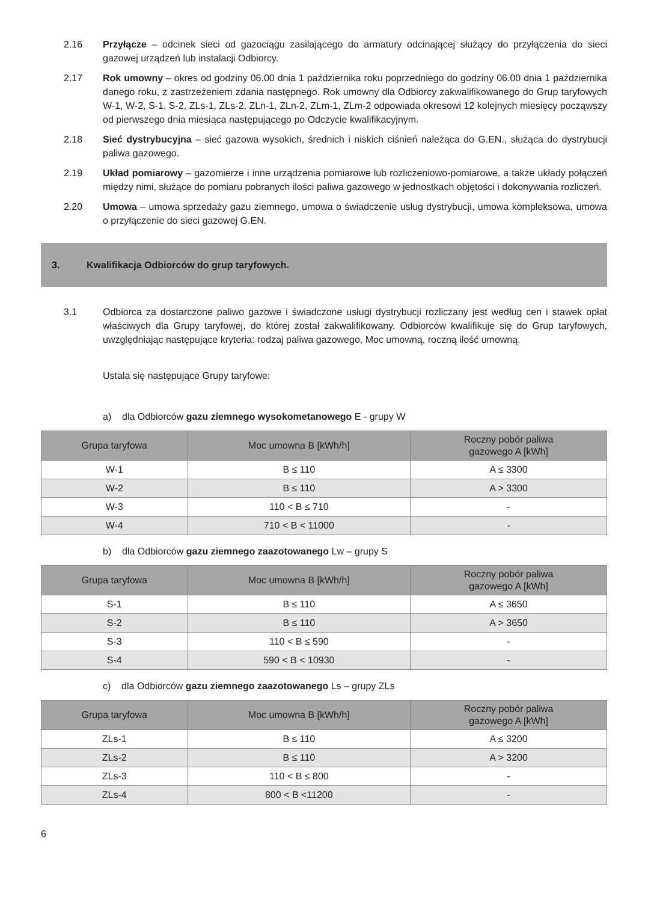2.16 Przyłącze – odcinek sieci od gazociągu zasilającego do armatury odcinającej służący do przyłączenia do sieci gazowej urządzeń lub instalacji Odbiorcy.
2.17 Rok umowny – okres od godziny 06.00 dnia 1 października roku poprzedniego do godziny 06.00 dnia 1 października danego roku, z zastrzeżeniem zdania następnego. Rok umowny dla Odbiorcy zakwalifikowanego do Grup taryfowych W-1, W-2, S-1, S-2, ZLs-1, ZLs-2, ZLn-1, ZLn-2, ZLm-1, ZLm-2 odpowiada okresowi 12 kolejnych miesięcy począwszy od pierwszego dnia miesiąca następującego po Odczycie kwalifikacyjnym.
2.18 Sieć dystrybucyjna – sieć gazowa wysokich, średnich i niskich ciśnień należąca do G.EN., służąca do dystrybucji paliwa gazowego.
2.19 Układ pomiarowy – gazomierze i inne urządzenia pomiarowe lub rozliczeniowo-pomiarowe, a także układy połączeń między nimi, służące do pomiaru pobranych ilości paliwa gazowego w jednostkach objętości i dokonywania rozliczeń.
2.20 Umowa – umowa sprzedaży gazu ziemnego, umowa o świadczenie usług dystrybucji, umowa kompleksowa, umowa o przyłączenie do sieci gazowej G.EN.
3. Kwalifikacja Odbiorców do grup taryfowych.
3.1 Odbiorca za dostarczone paliwo gazowe i świadczone usługi dystrybucji rozliczany jest według cen i stawek opłat właściwych dla Grupy taryfowej, do której został zakwalifikowany. Odbiorców kwalifikuje się do Grup taryfowych, uwzględniając następujące kryteria: rodzaj paliwa gazowego, Moc umowną, roczną ilość umowną.
Ustala się następujące Grupy taryfowe:
a) dla Odbiorców gazu ziemnego wysokometanowego E - grupy W
| Grupa taryfowa | Moc umowna B [kWh/h] | Roczny pobór paliwa gazowego A [kWh] |
| --- | --- | --- |
| W-1 | B ≤ 110 | A ≤ 3300 |
| W-2 | B ≤ 110 | A > 3300 |
| W-3 | 110 < B ≤ 710 | - |
| W-4 | 710 < B < 11000 | - |
b) dla Odbiorców gazu ziemnego zaazotowanego Lw – grupy S
| Grupa taryfowa | Moc umowna B [kWh/h] | Roczny pobór paliwa gazowego A [kWh] |
| --- | --- | --- |
| S-1 | B ≤ 110 | A ≤ 3650 |
| S-2 | B ≤ 110 | A > 3650 |
| S-3 | 110 < B ≤ 590 | - |
| S-4 | 590 < B < 10930 | - |
c) dla Odbiorców gazu ziemnego zaazotowanego Ls – grupy ZLs
| Grupa taryfowa | Moc umowna B [kWh/h] | Roczny pobór paliwa gazowego A [kWh] |
| --- | --- | --- |
| ZLs-1 | B ≤ 110 | A ≤ 3200 |
| ZLs-2 | B ≤ 110 | A > 3200 |
| ZLs-3 | 110 < B ≤ 800 | - |
| ZLs-4 | 800 < B <11200 | - |
6